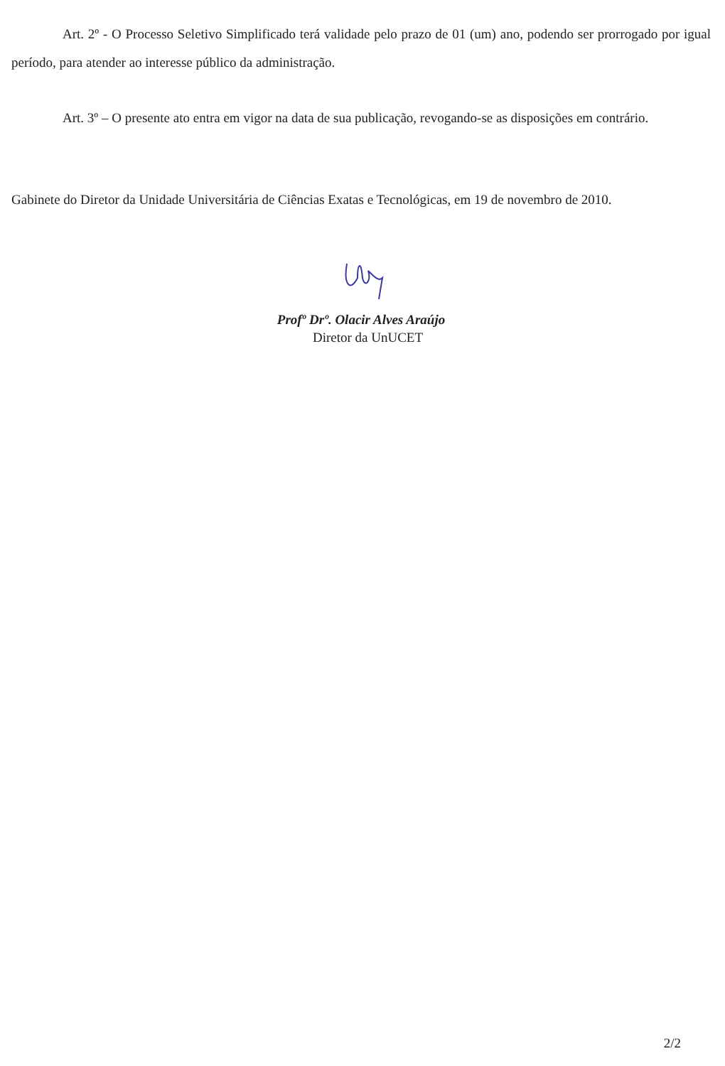Art. 2º - O Processo Seletivo Simplificado terá validade pelo prazo de 01 (um) ano, podendo ser prorrogado por igual período, para atender ao interesse público da administração.
Art. 3º – O presente ato entra em vigor na data de sua publicação, revogando-se as disposições em contrário.
Gabinete do Diretor da Unidade Universitária de Ciências Exatas e Tecnológicas, em 19 de novembro de 2010.
Profº Drº. Olacir Alves Araújo
Diretor da UnUCET
2/2